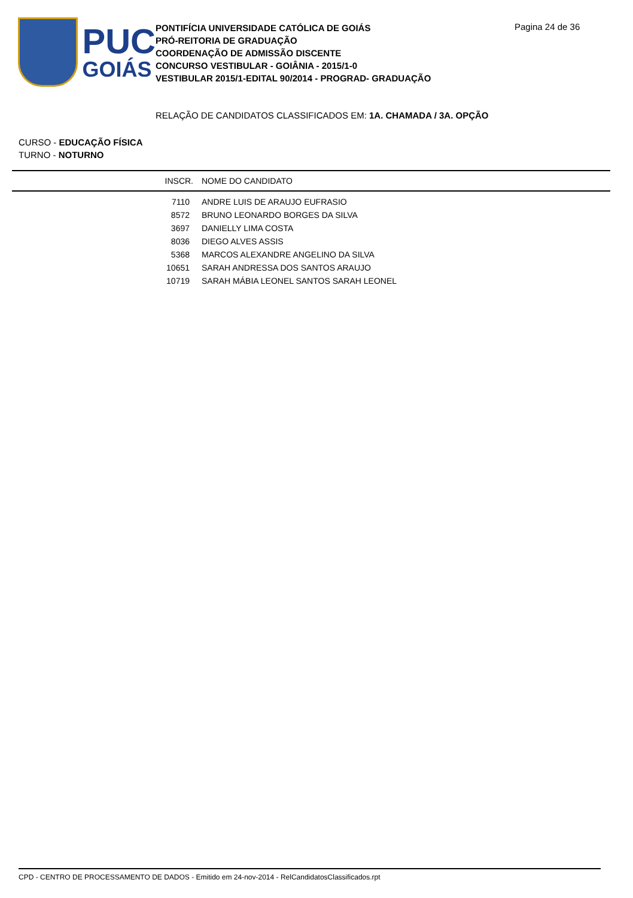PUC
GOIÁS
PONTIFÍCIA UNIVERSIDADE CATÓLICA DE GOIÁS
PRÓ-REITORIA DE GRADUAÇÃO
COORDENAÇÃO DE ADMISSÃO DISCENTE
CONCURSO VESTIBULAR - GOIÂNIA - 2015/1-0
VESTIBULAR 2015/1-EDITAL 90/2014 - PROGRAD- GRADUAÇÃO
Pagina 24 de 36
RELAÇÃO DE CANDIDATOS CLASSIFICADOS EM: 1A. CHAMADA / 3A. OPÇÃO
CURSO - EDUCAÇÃO FÍSICA
TURNO - NOTURNO
| INSCR. | NOME DO CANDIDATO |
| --- | --- |
| 7110 | ANDRE LUIS DE ARAUJO EUFRASIO |
| 8572 | BRUNO LEONARDO BORGES DA SILVA |
| 3697 | DANIELLY LIMA COSTA |
| 8036 | DIEGO ALVES ASSIS |
| 5368 | MARCOS ALEXANDRE ANGELINO DA SILVA |
| 10651 | SARAH ANDRESSA DOS SANTOS ARAUJO |
| 10719 | SARAH MÁBIA LEONEL SANTOS SARAH LEONEL |
CPD - CENTRO DE PROCESSAMENTO DE DADOS - Emitido em 24-nov-2014 - RelCandidatosClassificados.rpt